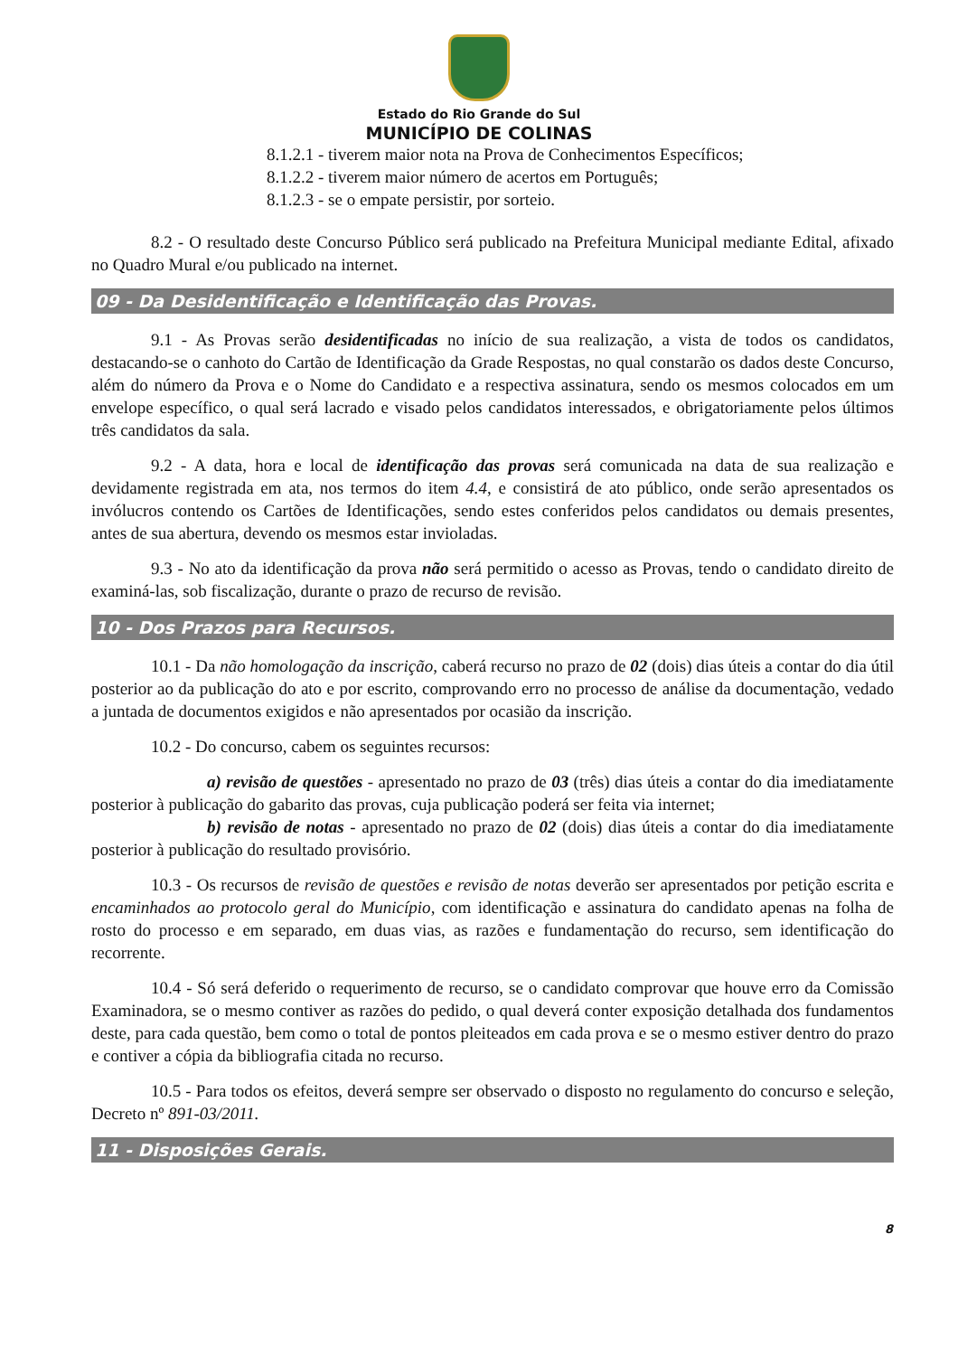Estado do Rio Grande do Sul
MUNICÍPIO DE COLINAS
8.1.2.1 - tiverem maior nota na Prova de Conhecimentos Específicos;
8.1.2.2 - tiverem maior número de acertos em Português;
8.1.2.3 - se o empate persistir, por sorteio.
8.2 - O resultado deste Concurso Público será publicado na Prefeitura Municipal mediante Edital, afixado no Quadro Mural e/ou publicado na internet.
09 - Da Desidentificação e Identificação das Provas.
9.1 - As Provas serão desidentificadas no início de sua realização, a vista de todos os candidatos, destacando-se o canhoto do Cartão de Identificação da Grade Respostas, no qual constarão os dados deste Concurso, além do número da Prova e o Nome do Candidato e a respectiva assinatura, sendo os mesmos colocados em um envelope específico, o qual será lacrado e visado pelos candidatos interessados, e obrigatoriamente pelos últimos três candidatos da sala.
9.2 - A data, hora e local de identificação das provas será comunicada na data de sua realização e devidamente registrada em ata, nos termos do item 4.4, e consistirá de ato público, onde serão apresentados os invólucros contendo os Cartões de Identificações, sendo estes conferidos pelos candidatos ou demais presentes, antes de sua abertura, devendo os mesmos estar invioladas.
9.3 - No ato da identificação da prova não será permitido o acesso as Provas, tendo o candidato direito de examiná-las, sob fiscalização, durante o prazo de recurso de revisão.
10 - Dos Prazos para Recursos.
10.1 - Da não homologação da inscrição, caberá recurso no prazo de 02 (dois) dias úteis a contar do dia útil posterior ao da publicação do ato e por escrito, comprovando erro no processo de análise da documentação, vedado a juntada de documentos exigidos e não apresentados por ocasião da inscrição.
10.2 - Do concurso, cabem os seguintes recursos:
a) revisão de questões - apresentado no prazo de 03 (três) dias úteis a contar do dia imediatamente posterior à publicação do gabarito das provas, cuja publicação poderá ser feita via internet;
b) revisão de notas - apresentado no prazo de 02 (dois) dias úteis a contar do dia imediatamente posterior à publicação do resultado provisório.
10.3 - Os recursos de revisão de questões e revisão de notas deverão ser apresentados por petição escrita e encaminhados ao protocolo geral do Município, com identificação e assinatura do candidato apenas na folha de rosto do processo e em separado, em duas vias, as razões e fundamentação do recurso, sem identificação do recorrente.
10.4 - Só será deferido o requerimento de recurso, se o candidato comprovar que houve erro da Comissão Examinadora, se o mesmo contiver as razões do pedido, o qual deverá conter exposição detalhada dos fundamentos deste, para cada questão, bem como o total de pontos pleiteados em cada prova e se o mesmo estiver dentro do prazo e contiver a cópia da bibliografia citada no recurso.
10.5 - Para todos os efeitos, deverá sempre ser observado o disposto no regulamento do concurso e seleção, Decreto nº 891-03/2011.
11 - Disposições Gerais.
8